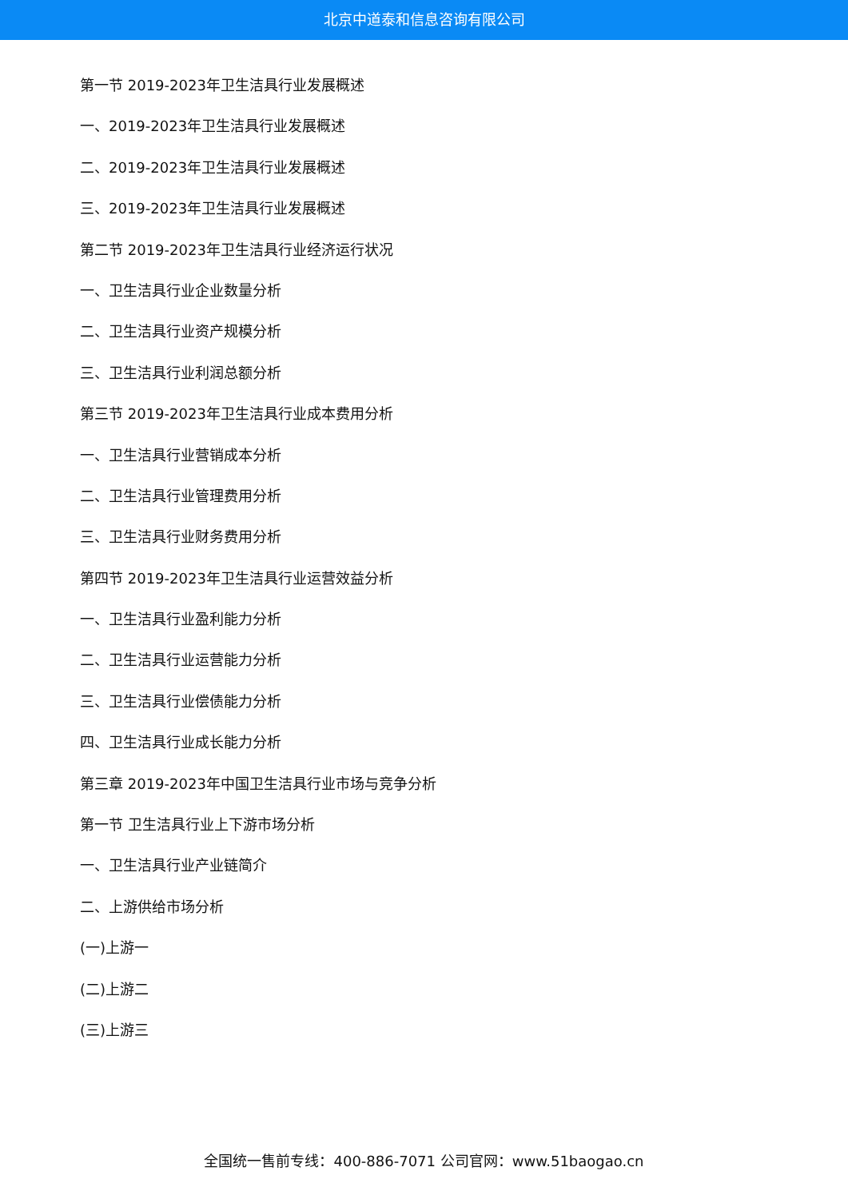北京中道泰和信息咨询有限公司
第一节 2019-2023年卫生洁具行业发展概述
一、2019-2023年卫生洁具行业发展概述
二、2019-2023年卫生洁具行业发展概述
三、2019-2023年卫生洁具行业发展概述
第二节 2019-2023年卫生洁具行业经济运行状况
一、卫生洁具行业企业数量分析
二、卫生洁具行业资产规模分析
三、卫生洁具行业利润总额分析
第三节 2019-2023年卫生洁具行业成本费用分析
一、卫生洁具行业营销成本分析
二、卫生洁具行业管理费用分析
三、卫生洁具行业财务费用分析
第四节 2019-2023年卫生洁具行业运营效益分析
一、卫生洁具行业盈利能力分析
二、卫生洁具行业运营能力分析
三、卫生洁具行业偿债能力分析
四、卫生洁具行业成长能力分析
第三章 2019-2023年中国卫生洁具行业市场与竞争分析
第一节 卫生洁具行业上下游市场分析
一、卫生洁具行业产业链简介
二、上游供给市场分析
(一)上游一
(二)上游二
(三)上游三
全国统一售前专线：400-886-7071 公司官网：www.51baogao.cn